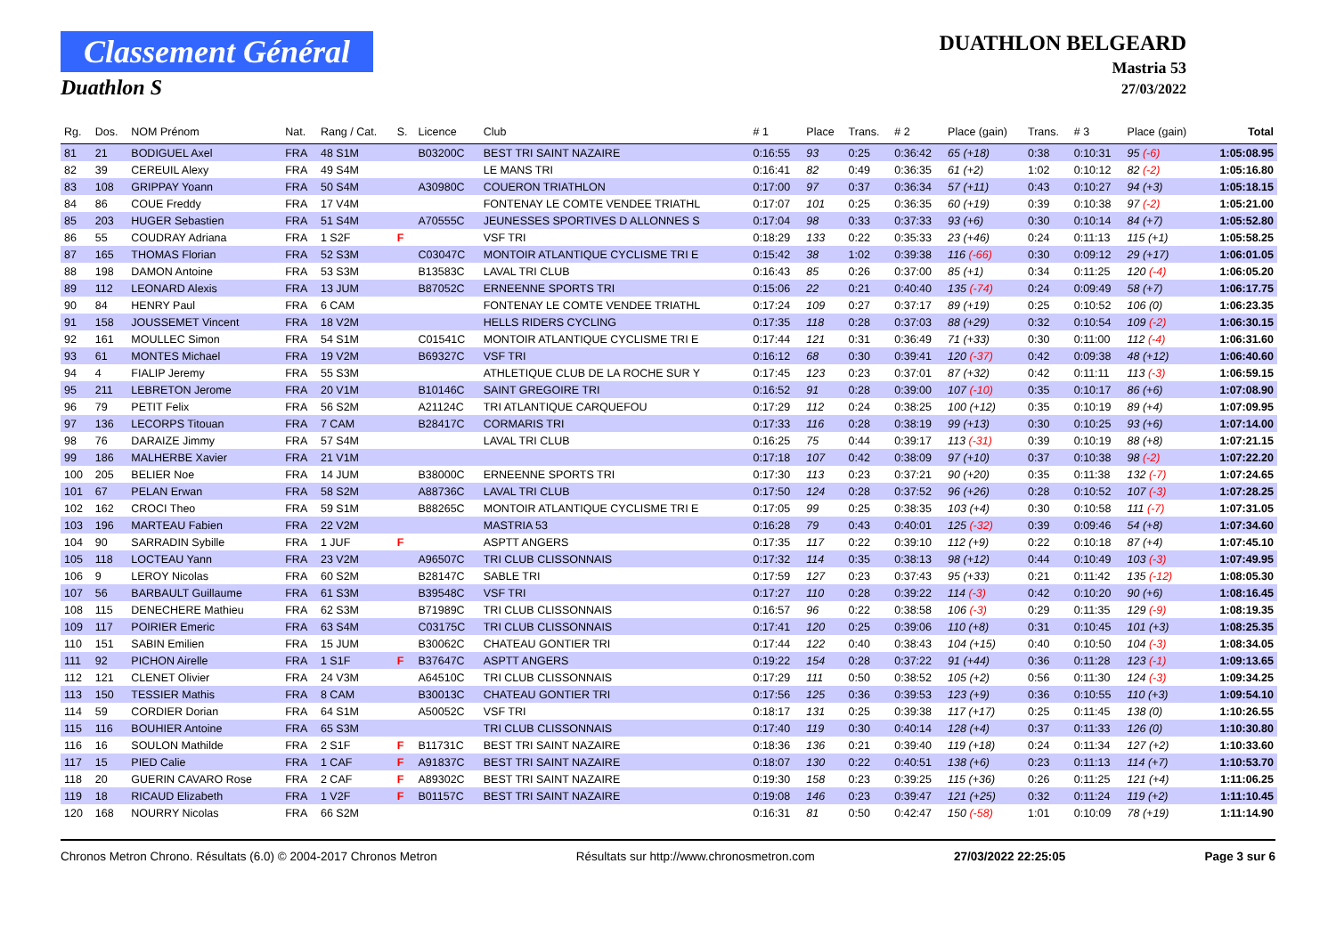Classement Général
Duathlon S
DUATHLON BELGEARD
Mastria 53
27/03/2022
| Rg. | Dos. | NOM Prénom | Nat. | Rang / Cat. | S. | Licence | Club | # 1 | Place | Trans. | # 2 | Place (gain) | Trans. | # 3 | Place (gain) | Total |
| --- | --- | --- | --- | --- | --- | --- | --- | --- | --- | --- | --- | --- | --- | --- | --- | --- |
| 81 | 21 | BODIGUEL Axel | FRA | 48 S1M | | B03200C | BEST TRI SAINT NAZAIRE | 0:16:55 | 93 | 0:25 | 0:36:42 | 65 (+18) | 0:38 | 0:10:31 | 95 (-6) | 1:05:08.95 |
| 82 | 39 | CEREUIL Alexy | FRA | 49 S4M | | | LE MANS TRI | 0:16:41 | 82 | 0:49 | 0:36:35 | 61 (+2) | 1:02 | 0:10:12 | 82 (-2) | 1:05:16.80 |
| 83 | 108 | GRIPPAY Yoann | FRA | 50 S4M | | A30980C | COUERON TRIATHLON | 0:17:00 | 97 | 0:37 | 0:36:34 | 57 (+11) | 0:43 | 0:10:27 | 94 (+3) | 1:05:18.15 |
| 84 | 86 | COUE Freddy | FRA | 17 V4M | | | FONTENAY LE COMTE VENDEE TRIATHL | 0:17:07 | 101 | 0:25 | 0:36:35 | 60 (+19) | 0:39 | 0:10:38 | 97 (-2) | 1:05:21.00 |
| 85 | 203 | HUGER Sebastien | FRA | 51 S4M | | A70555C | JEUNESSES SPORTIVES D ALLONNES S | 0:17:04 | 98 | 0:33 | 0:37:33 | 93 (+6) | 0:30 | 0:10:14 | 84 (+7) | 1:05:52.80 |
| 86 | 55 | COUDRAY Adriana | FRA | 1 S2F | F | | VSF TRI | 0:18:29 | 133 | 0:22 | 0:35:33 | 23 (+46) | 0:24 | 0:11:13 | 115 (+1) | 1:05:58.25 |
| 87 | 165 | THOMAS Florian | FRA | 52 S3M | | C03047C | MONTOIR ATLANTIQUE CYCLISME TRI E | 0:15:42 | 38 | 1:02 | 0:39:38 | 116 (-66) | 0:30 | 0:09:12 | 29 (+17) | 1:06:01.05 |
| 88 | 198 | DAMON Antoine | FRA | 53 S3M | | B13583C | LAVAL TRI CLUB | 0:16:43 | 85 | 0:26 | 0:37:00 | 85 (+1) | 0:34 | 0:11:25 | 120 (-4) | 1:06:05.20 |
| 89 | 112 | LEONARD Alexis | FRA | 13 JUM | | B87052C | ERNEENNE SPORTS TRI | 0:15:06 | 22 | 0:21 | 0:40:40 | 135 (-74) | 0:24 | 0:09:49 | 58 (+7) | 1:06:17.75 |
| 90 | 84 | HENRY Paul | FRA | 6 CAM | | | FONTENAY LE COMTE VENDEE TRIATHL | 0:17:24 | 109 | 0:27 | 0:37:17 | 89 (+19) | 0:25 | 0:10:52 | 106 (0) | 1:06:23.35 |
| 91 | 158 | JOUSSEMET Vincent | FRA | 18 V2M | | | HELLS RIDERS CYCLING | 0:17:35 | 118 | 0:28 | 0:37:03 | 88 (+29) | 0:32 | 0:10:54 | 109 (-2) | 1:06:30.15 |
| 92 | 161 | MOULLEC Simon | FRA | 54 S1M | | C01541C | MONTOIR ATLANTIQUE CYCLISME TRI E | 0:17:44 | 121 | 0:31 | 0:36:49 | 71 (+33) | 0:30 | 0:11:00 | 112 (-4) | 1:06:31.60 |
| 93 | 61 | MONTES Michael | FRA | 19 V2M | | B69327C | VSF TRI | 0:16:12 | 68 | 0:30 | 0:39:41 | 120 (-37) | 0:42 | 0:09:38 | 48 (+12) | 1:06:40.60 |
| 94 | 4 | FIALIP Jeremy | FRA | 55 S3M | | | ATHLETIQUE CLUB DE LA ROCHE SUR Y | 0:17:45 | 123 | 0:23 | 0:37:01 | 87 (+32) | 0:42 | 0:11:11 | 113 (-3) | 1:06:59.15 |
| 95 | 211 | LEBRETON Jerome | FRA | 20 V1M | | B10146C | SAINT GREGOIRE TRI | 0:16:52 | 91 | 0:28 | 0:39:00 | 107 (-10) | 0:35 | 0:10:17 | 86 (+6) | 1:07:08.90 |
| 96 | 79 | PETIT Felix | FRA | 56 S2M | | A21124C | TRI ATLANTIQUE CARQUEFOU | 0:17:29 | 112 | 0:24 | 0:38:25 | 100 (+12) | 0:35 | 0:10:19 | 89 (+4) | 1:07:09.95 |
| 97 | 136 | LECORPS Titouan | FRA | 7 CAM | | B28417C | CORMARIS TRI | 0:17:33 | 116 | 0:28 | 0:38:19 | 99 (+13) | 0:30 | 0:10:25 | 93 (+6) | 1:07:14.00 |
| 98 | 76 | DARAIZE Jimmy | FRA | 57 S4M | | | LAVAL TRI CLUB | 0:16:25 | 75 | 0:44 | 0:39:17 | 113 (-31) | 0:39 | 0:10:19 | 88 (+8) | 1:07:21.15 |
| 99 | 186 | MALHERBE Xavier | FRA | 21 V1M | | | | 0:17:18 | 107 | 0:42 | 0:38:09 | 97 (+10) | 0:37 | 0:10:38 | 98 (-2) | 1:07:22.20 |
| 100 | 205 | BELIER Noe | FRA | 14 JUM | | B38000C | ERNEENNE SPORTS TRI | 0:17:30 | 113 | 0:23 | 0:37:21 | 90 (+20) | 0:35 | 0:11:38 | 132 (-7) | 1:07:24.65 |
| 101 | 67 | PELAN Erwan | FRA | 58 S2M | | A88736C | LAVAL TRI CLUB | 0:17:50 | 124 | 0:28 | 0:37:52 | 96 (+26) | 0:28 | 0:10:52 | 107 (-3) | 1:07:28.25 |
| 102 | 162 | CROCI Theo | FRA | 59 S1M | | B88265C | MONTOIR ATLANTIQUE CYCLISME TRI E | 0:17:05 | 99 | 0:25 | 0:38:35 | 103 (+4) | 0:30 | 0:10:58 | 111 (-7) | 1:07:31.05 |
| 103 | 196 | MARTEAU Fabien | FRA | 22 V2M | | | MASTRIA 53 | 0:16:28 | 79 | 0:43 | 0:40:01 | 125 (-32) | 0:39 | 0:09:46 | 54 (+8) | 1:07:34.60 |
| 104 | 90 | SARRADIN Sybille | FRA | 1 JUF | F | | ASPTT ANGERS | 0:17:35 | 117 | 0:22 | 0:39:10 | 112 (+9) | 0:22 | 0:10:18 | 87 (+4) | 1:07:45.10 |
| 105 | 118 | LOCTEAU Yann | FRA | 23 V2M | | A96507C | TRI CLUB CLISSONNAIS | 0:17:32 | 114 | 0:35 | 0:38:13 | 98 (+12) | 0:44 | 0:10:49 | 103 (-3) | 1:07:49.95 |
| 106 | 9 | LEROY Nicolas | FRA | 60 S2M | | B28147C | SABLE TRI | 0:17:59 | 127 | 0:23 | 0:37:43 | 95 (+33) | 0:21 | 0:11:42 | 135 (-12) | 1:08:05.30 |
| 107 | 56 | BARBAULT Guillaume | FRA | 61 S3M | | B39548C | VSF TRI | 0:17:27 | 110 | 0:28 | 0:39:22 | 114 (-3) | 0:42 | 0:10:20 | 90 (+6) | 1:08:16.45 |
| 108 | 115 | DENECHERE Mathieu | FRA | 62 S3M | | B71989C | TRI CLUB CLISSONNAIS | 0:16:57 | 96 | 0:22 | 0:38:58 | 106 (-3) | 0:29 | 0:11:35 | 129 (-9) | 1:08:19.35 |
| 109 | 117 | POIRIER Emeric | FRA | 63 S4M | | C03175C | TRI CLUB CLISSONNAIS | 0:17:41 | 120 | 0:25 | 0:39:06 | 110 (+8) | 0:31 | 0:10:45 | 101 (+3) | 1:08:25.35 |
| 110 | 151 | SABIN Emilien | FRA | 15 JUM | | B30062C | CHATEAU GONTIER TRI | 0:17:44 | 122 | 0:40 | 0:38:43 | 104 (+15) | 0:40 | 0:10:50 | 104 (-3) | 1:08:34.05 |
| 111 | 92 | PICHON Airelle | FRA | 1 S1F | F | B37647C | ASPTT ANGERS | 0:19:22 | 154 | 0:28 | 0:37:22 | 91 (+44) | 0:36 | 0:11:28 | 123 (-1) | 1:09:13.65 |
| 112 | 121 | CLENET Olivier | FRA | 24 V3M | | A64510C | TRI CLUB CLISSONNAIS | 0:17:29 | 111 | 0:50 | 0:38:52 | 105 (+2) | 0:56 | 0:11:30 | 124 (-3) | 1:09:34.25 |
| 113 | 150 | TESSIER Mathis | FRA | 8 CAM | | B30013C | CHATEAU GONTIER TRI | 0:17:56 | 125 | 0:36 | 0:39:53 | 123 (+9) | 0:36 | 0:10:55 | 110 (+3) | 1:09:54.10 |
| 114 | 59 | CORDIER Dorian | FRA | 64 S1M | | A50052C | VSF TRI | 0:18:17 | 131 | 0:25 | 0:39:38 | 117 (+17) | 0:25 | 0:11:45 | 138 (0) | 1:10:26.55 |
| 115 | 116 | BOUHIER Antoine | FRA | 65 S3M | | | TRI CLUB CLISSONNAIS | 0:17:40 | 119 | 0:30 | 0:40:14 | 128 (+4) | 0:37 | 0:11:33 | 126 (0) | 1:10:30.80 |
| 116 | 16 | SOULON Mathilde | FRA | 2 S1F | F | B11731C | BEST TRI SAINT NAZAIRE | 0:18:36 | 136 | 0:21 | 0:39:40 | 119 (+18) | 0:24 | 0:11:34 | 127 (+2) | 1:10:33.60 |
| 117 | 15 | PIED Calie | FRA | 1 CAF | F | A91837C | BEST TRI SAINT NAZAIRE | 0:18:07 | 130 | 0:22 | 0:40:51 | 138 (+6) | 0:23 | 0:11:13 | 114 (+7) | 1:10:53.70 |
| 118 | 20 | GUERIN CAVARO Rose | FRA | 2 CAF | F | A89302C | BEST TRI SAINT NAZAIRE | 0:19:30 | 158 | 0:23 | 0:39:25 | 115 (+36) | 0:26 | 0:11:25 | 121 (+4) | 1:11:06.25 |
| 119 | 18 | RICAUD Elizabeth | FRA | 1 V2F | F | B01157C | BEST TRI SAINT NAZAIRE | 0:19:08 | 146 | 0:23 | 0:39:47 | 121 (+25) | 0:32 | 0:11:24 | 119 (+2) | 1:11:10.45 |
| 120 | 168 | NOURRY Nicolas | FRA | 66 S2M | | | | 0:16:31 | 81 | 0:50 | 0:42:47 | 150 (-58) | 1:01 | 0:10:09 | 78 (+19) | 1:11:14.90 |
Chronos Metron Chrono. Résultats (6.0) © 2004-2017 Chronos Metron Résultats sur http://www.chronosmetron.com 27/03/2022 22:25:05 Page 3 sur 6